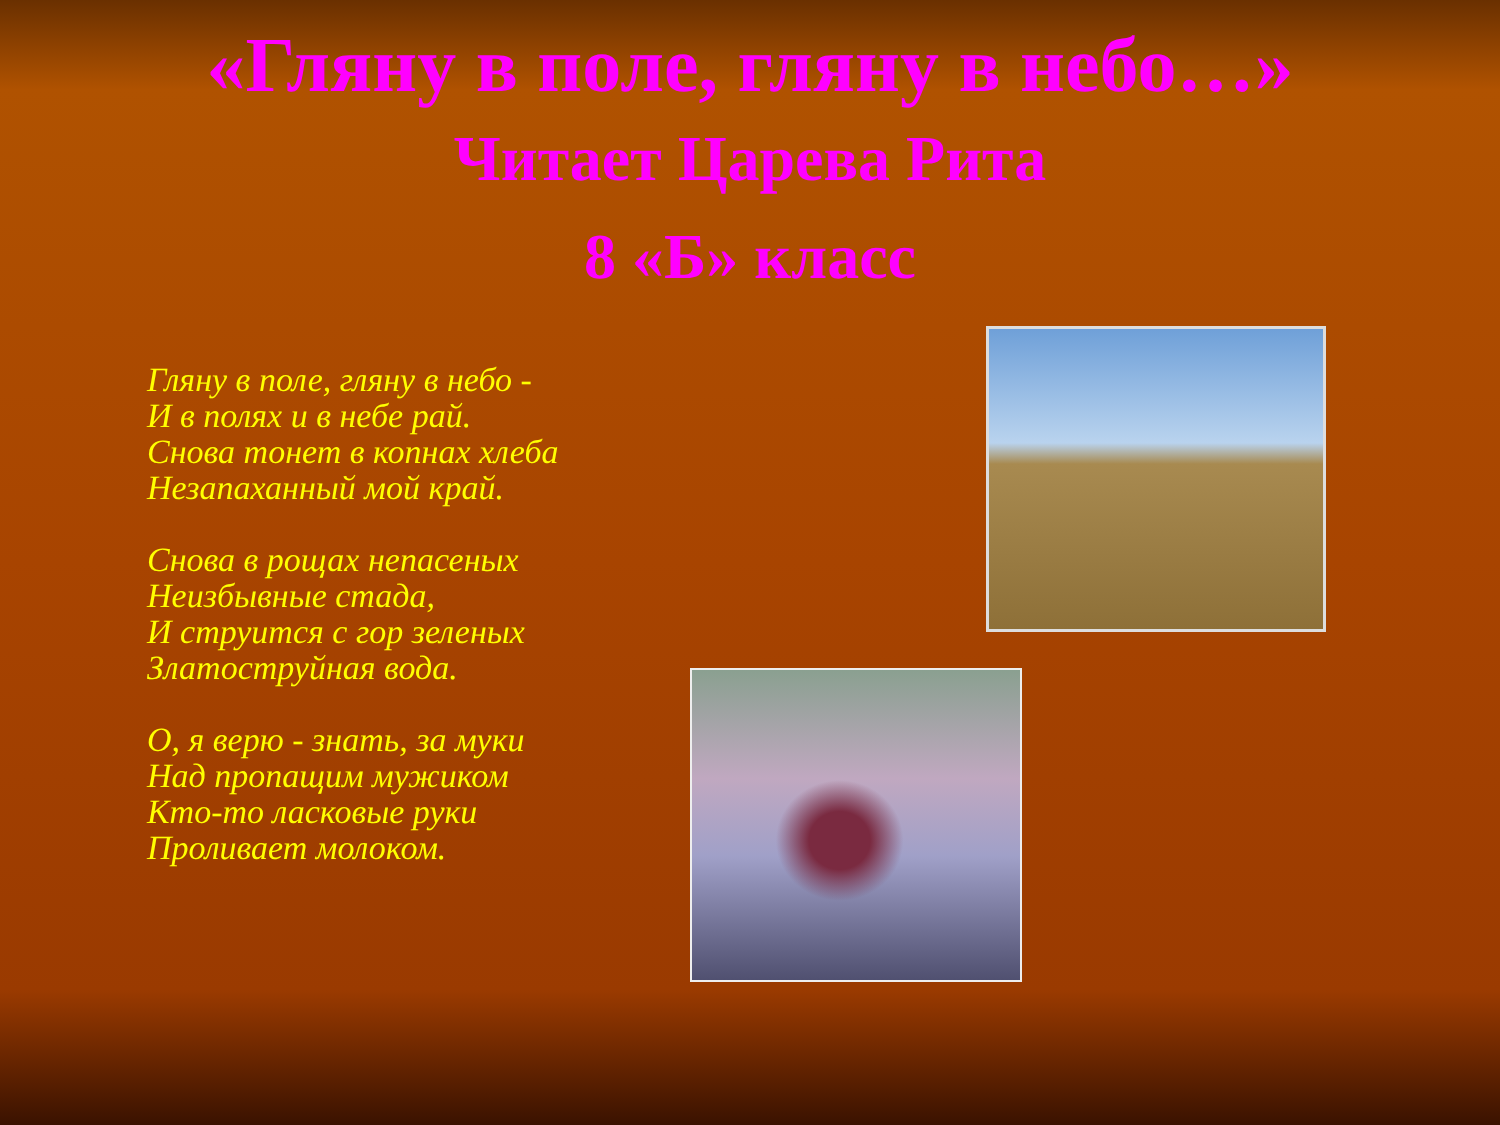«Гляну в поле, гляну в небо…»
Читает Царева Рита
8 «Б» класс
Гляну в поле, гляну в небо -
И в полях и в небе рай.
Снова тонет в копнах хлеба
Незапаханный мой край.
Снова в рощах непасеных
Неизбывные стада,
И струится с гор зеленых
Златоструйная вода.
О, я верю - знать, за муки
Над пропащим мужиком
Кто-то ласковые руки
Проливает молоком.